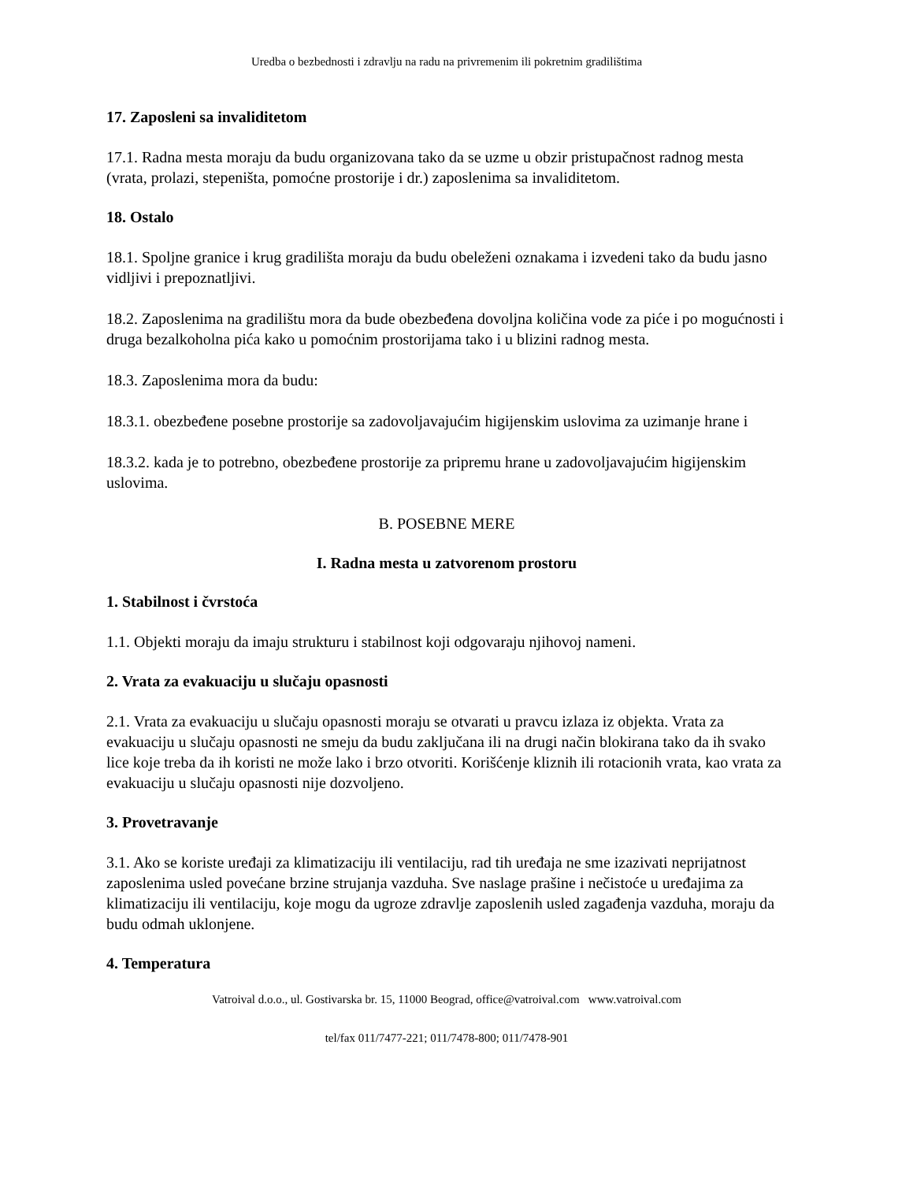Uredba o bezbednosti i zdravlju na radu na privremenim ili pokretnim gradilištima
17. Zaposleni sa invaliditetom
17.1. Radna mesta moraju da budu organizovana tako da se uzme u obzir pristupačnost radnog mesta (vrata, prolazi, stepeništa, pomoćne prostorije i dr.) zaposlenima sa invaliditetom.
18. Ostalo
18.1. Spoljne granice i krug gradilišta moraju da budu obeleženi oznakama i izvedeni tako da budu jasno vidljivi i prepoznatljivi.
18.2. Zaposlenima na gradilištu mora da bude obezbeđena dovoljna količina vode za piće i po mogućnosti i druga bezalkoholna pića kako u pomoćnim prostorijama tako i u blizini radnog mesta.
18.3. Zaposlenima mora da budu:
18.3.1. obezbeđene posebne prostorije sa zadovoljavajućim higijenskim uslovima za uzimanje hrane i
18.3.2. kada je to potrebno, obezbeđene prostorije za pripremu hrane u zadovoljavajućim higijenskim uslovima.
B. POSEBNE MERE
I. Radna mesta u zatvorenom prostoru
1. Stabilnost i čvrstoća
1.1. Objekti moraju da imaju strukturu i stabilnost koji odgovaraju njihovoj nameni.
2. Vrata za evakuaciju u slučaju opasnosti
2.1. Vrata za evakuaciju u slučaju opasnosti moraju se otvarati u pravcu izlaza iz objekta. Vrata za evakuaciju u slučaju opasnosti ne smeju da budu zaključana ili na drugi način blokirana tako da ih svako lice koje treba da ih koristi ne može lako i brzo otvoriti. Korišćenje kliznih ili rotacionih vrata, kao vrata za evakuaciju u slučaju opasnosti nije dozvoljeno.
3. Provetravanje
3.1. Ako se koriste uređaji za klimatizaciju ili ventilaciju, rad tih uređaja ne sme izazivati neprijatnost zaposlenima usled povećane brzine strujanja vazduha. Sve naslage prašine i nečistoće u uređajima za klimatizaciju ili ventilaciju, koje mogu da ugroze zdravlje zaposlenih usled zagađenja vazduha, moraju da budu odmah uklonjene.
4. Temperatura
Vatroival d.o.o., ul. Gostivarska br. 15, 11000 Beograd, office@vatroival.com www.vatroival.com
tel/fax 011/7477-221; 011/7478-800; 011/7478-901